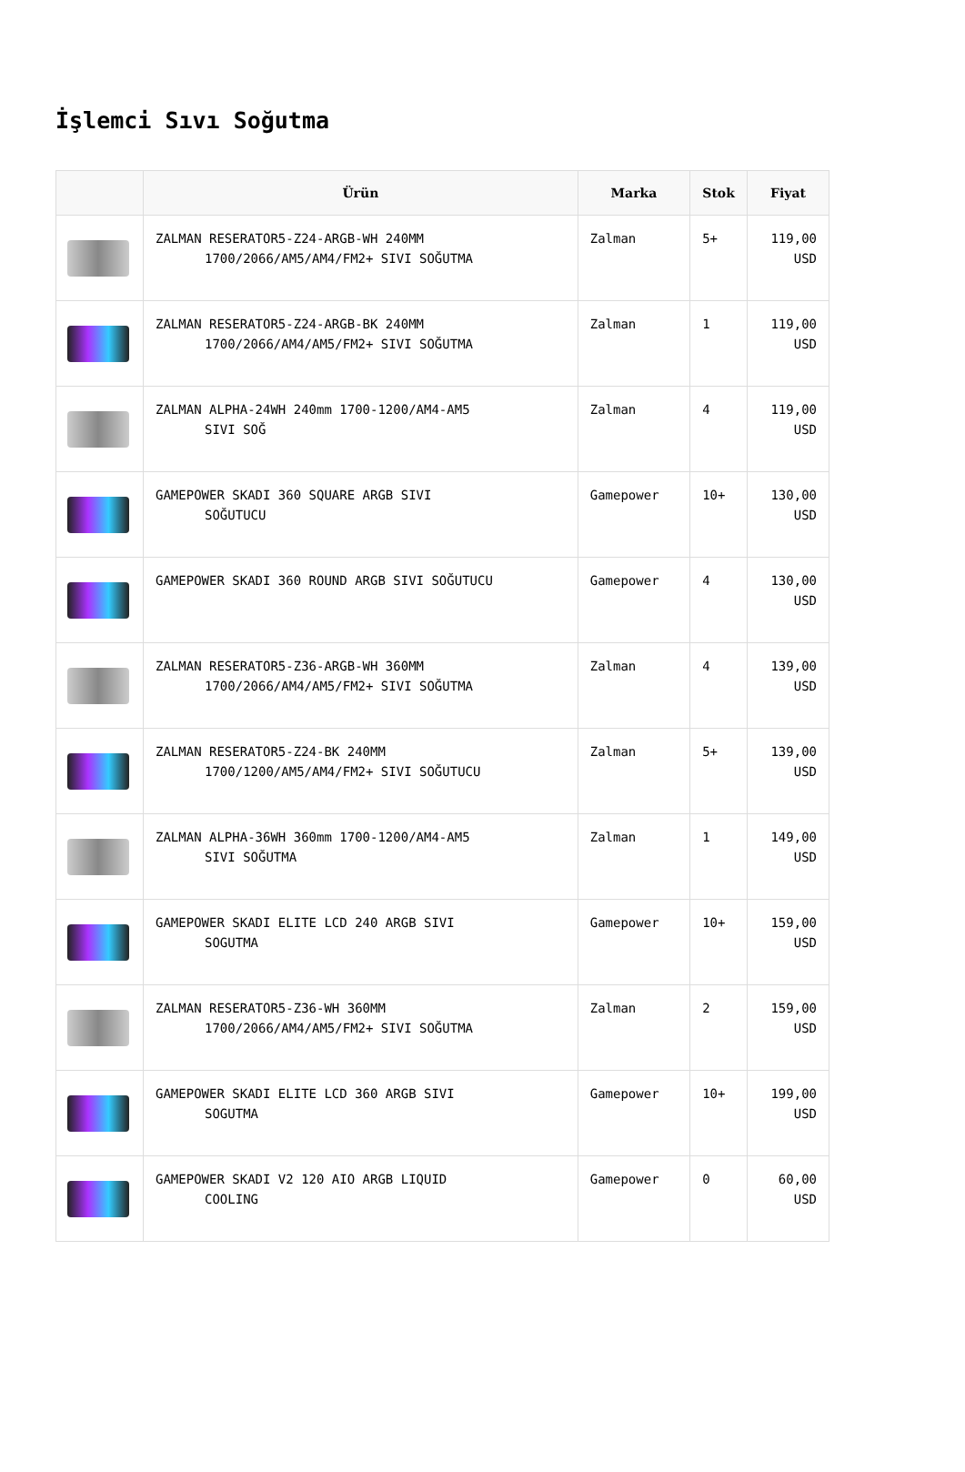İşlemci Sıvı Soğutma
| | Ürün | Marka | Stok | Fiyat |
| --- | --- | --- | --- | --- |
| | ZALMAN RESERATOR5-Z24-ARGB-WH 240MM 1700/2066/AM5/AM4/FM2+ SIVI SOĞUTMA | Zalman | 5+ | 119,00 USD |
| | ZALMAN RESERATOR5-Z24-ARGB-BK 240MM 1700/2066/AM4/AM5/FM2+ SIVI SOĞUTMA | Zalman | 1 | 119,00 USD |
| | ZALMAN ALPHA-24WH 240mm 1700-1200/AM4-AM5 SIVI SOĞ | Zalman | 4 | 119,00 USD |
| | GAMEPOWER SKADI 360 SQUARE ARGB SIVI SOĞUTUCU | Gamepower | 10+ | 130,00 USD |
| | GAMEPOWER SKADI 360 ROUND ARGB SIVI SOĞUTUCU | Gamepower | 4 | 130,00 USD |
| | ZALMAN RESERATOR5-Z36-ARGB-WH 360MM 1700/2066/AM4/AM5/FM2+ SIVI SOĞUTMA | Zalman | 4 | 139,00 USD |
| | ZALMAN RESERATOR5-Z24-BK 240MM 1700/1200/AM5/AM4/FM2+ SIVI SOĞUTUCU | Zalman | 5+ | 139,00 USD |
| | ZALMAN ALPHA-36WH 360mm 1700-1200/AM4-AM5 SIVI SOĞUTMA | Zalman | 1 | 149,00 USD |
| | GAMEPOWER SKADI ELITE LCD 240 ARGB SIVI SOGUTMA | Gamepower | 10+ | 159,00 USD |
| | ZALMAN RESERATOR5-Z36-WH 360MM 1700/2066/AM4/AM5/FM2+ SIVI SOĞUTMA | Zalman | 2 | 159,00 USD |
| | GAMEPOWER SKADI ELITE LCD 360 ARGB SIVI SOGUTMA | Gamepower | 10+ | 199,00 USD |
| | GAMEPOWER SKADI V2 120 AIO ARGB LIQUID COOLING | Gamepower | 0 | 60,00 USD |